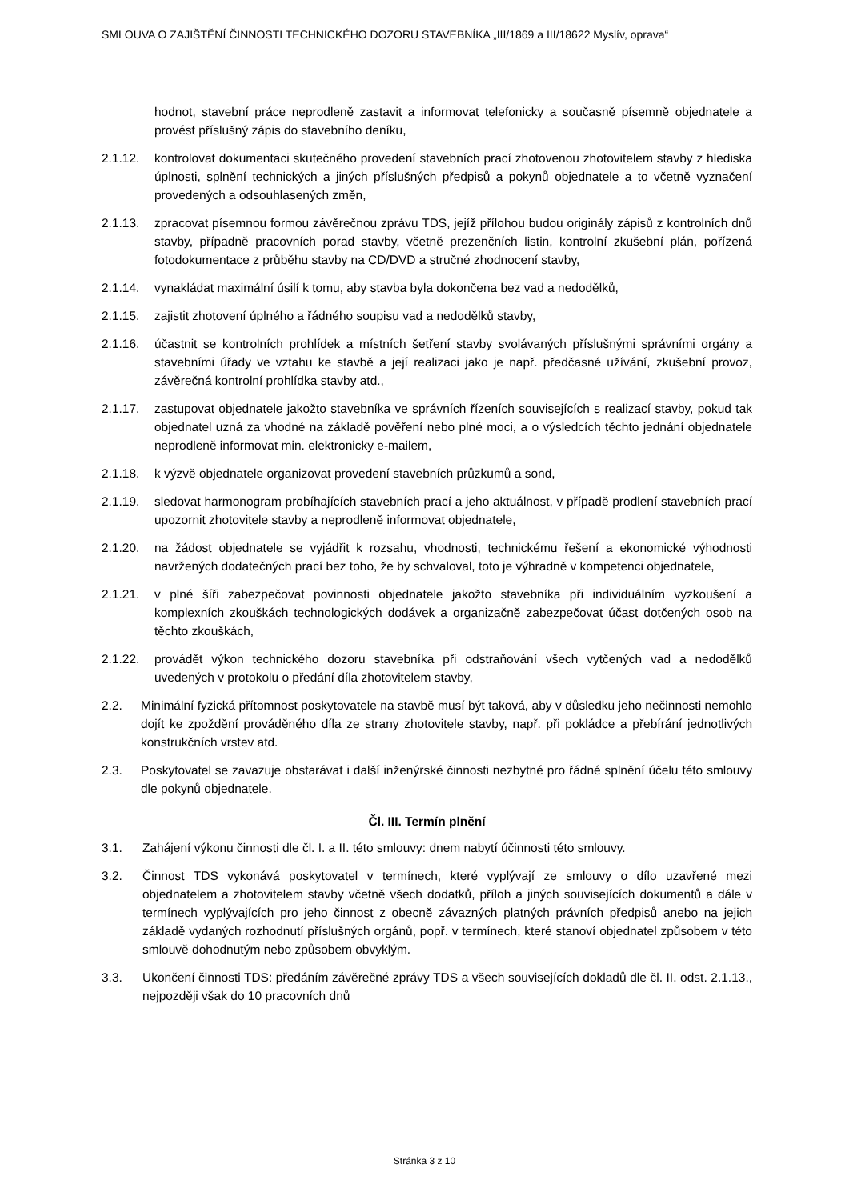SMLOUVA O ZAJIŠTĚNÍ ČINNOSTI TECHNICKÉHO DOZORU STAVEBNÍKA „III/1869 a III/18622 Myslív, oprava“
hodnot, stavební práce neprodleně zastavit a informovat telefonicky a současně písemně objednatele a provést příslušný zápis do stavebního deníku,
2.1.12. kontrolovat dokumentaci skutečného provedení stavebních prací zhotovenou zhotovitelem stavby z hlediska úplnosti, splnění technických a jiných příslušných předpisů a pokynů objednatele a to včetně vyznačení provedených a odsouhlasených změn,
2.1.13. zpracovat písemnou formou závěrečnou zprávu TDS, jejíž přílohou budou originály zápisů z kontrolních dnů stavby, případně pracovních porad stavby, včetně prezenčních listin, kontrolní zkušební plán, pořízená fotodokumentace z průběhu stavby na CD/DVD a stručné zhodnocení stavby,
2.1.14. vynakládat maximální úsilí k tomu, aby stavba byla dokončena bez vad a nedodělků,
2.1.15. zajistit zhotovení úplného a řádného soupisu vad a nedodělků stavby,
2.1.16. účastnit se kontrolních prohlídek a místních šetření stavby svolávaných příslušnými správními orgány a stavebními úřady ve vztahu ke stavbě a její realizaci jako je např. předčasné užívání, zkušební provoz, závěrečná kontrolní prohlídka stavby atd.,
2.1.17. zastupovat objednatele jakožto stavebníka ve správních řízeních souvisejících s realizací stavby, pokud tak objednatel uzná za vhodné na základě pověření nebo plné moci, a o výsledcích těchto jednání objednatele neprodleně informovat min. elektronicky e-mailem,
2.1.18. k výzvě objednatele organizovat provedení stavebních průzkumů a sond,
2.1.19. sledovat harmonogram probíhajících stavebních prací a jeho aktuálnost, v případě prodlení stavebních prací upozornit zhotovitele stavby a neprodleně informovat objednatele,
2.1.20. na žádost objednatele se vyjádřit k rozsahu, vhodnosti, technickému řešení a ekonomické výhodnosti navržených dodatečných prací bez toho, že by schvaloval, toto je výhradně v kompetenci objednatele,
2.1.21. v plné šíři zabezpečovat povinnosti objednatele jakožto stavebníka při individuálním vyzkoušení a komplexních zkouškách technologických dodávek a organizačně zabezpečovat účast dotčených osob na těchto zkouškách,
2.1.22. provádět výkon technického dozoru stavebníka při odstraňování všech vytčených vad a nedodělků uvedených v protokolu o předání díla zhotovitelem stavby,
2.2. Minimální fyzická přítomnost poskytovatele na stavbě musí být taková, aby v důsledku jeho nečinnosti nemohlo dojít ke zpoždění prováděného díla ze strany zhotovitele stavby, např. při pokládce a přebírání jednotlivých konstrukčních vrstev atd.
2.3. Poskytovatel se zavazuje obstarávat i další inženýrské činnosti nezbytné pro řádné splnění účelu této smlouvy dle pokynů objednatele.
Čl. III. Termín plnění
3.1. Zahájení výkonu činnosti dle čl. I. a II. této smlouvy: dnem nabytí účinnosti této smlouvy.
3.2. Činnost TDS vykonává poskytovatel v termínech, které vyplývají ze smlouvy o dílo uzavřené mezi objednatelem a zhotovitelem stavby včetně všech dodatků, příloh a jiných souvisejících dokumentů a dále v termínech vyplývajících pro jeho činnost z obecně závazných platných právních předpisů anebo na jejich základě vydaných rozhodnutí příslušných orgánů, popř. v termínech, které stanoví objednatel způsobem v této smlouvě dohodnutým nebo způsobem obvyklým.
3.3. Ukončení činnosti TDS: předáním závěrečné zprávy TDS a všech souvisejících dokladů dle čl. II. odst. 2.1.13., nejpozději však do 10 pracovních dnů
Stránka 3 z 10